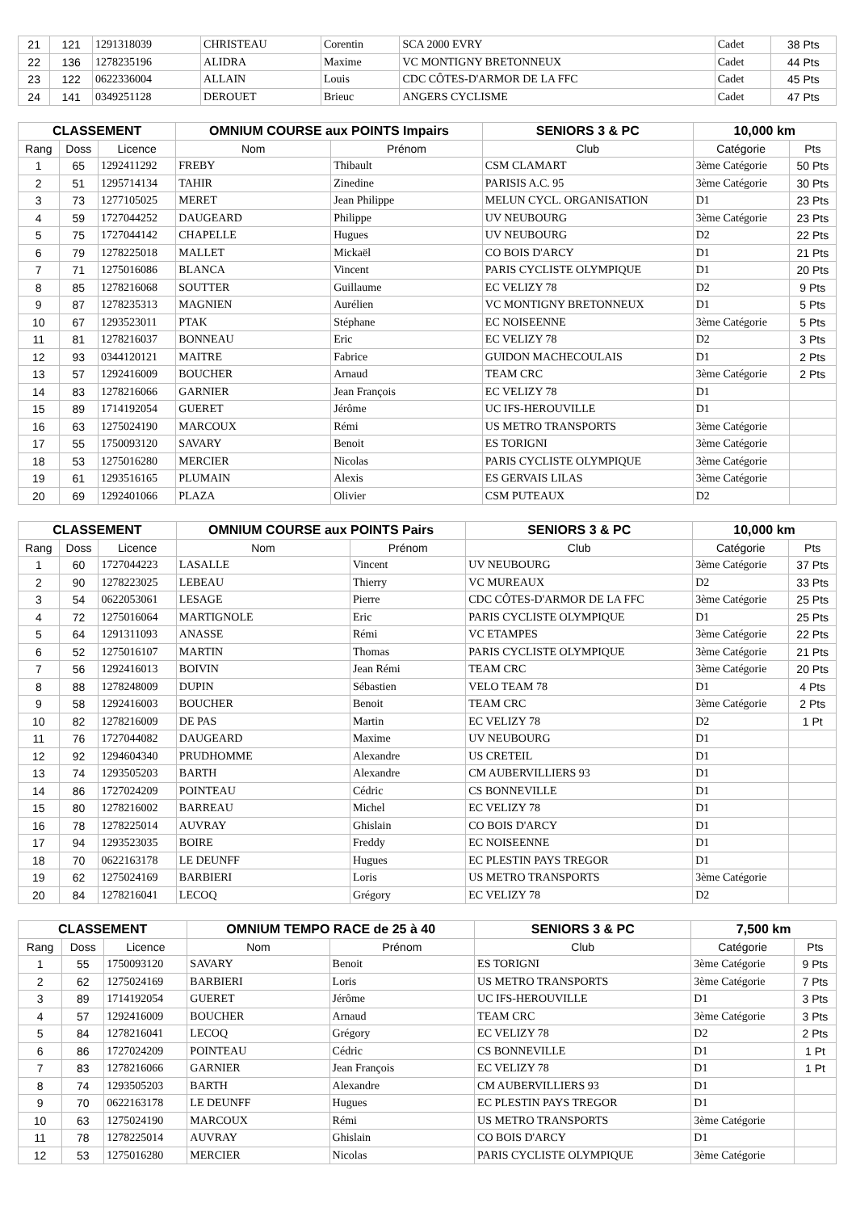| 21 | 121 | 1291318039 | CHRISTEAU | Corentin | SCA 2000 EVRY | Cadet | 38 Pts |
| 22 | 136 | 1278235196 | ALIDRA | Maxime | VC MONTIGNY BRETONNEUX | Cadet | 44 Pts |
| 23 | 122 | 0622336004 | ALLAIN | Louis | CDC CÔTES-D'ARMOR DE LA FFC | Cadet | 45 Pts |
| 24 | 141 | 0349251128 | DEROUET | Brieuc | ANGERS CYCLISME | Cadet | 47 Pts |
| CLASSEMENT | | | OMNIUM COURSE aux POINTS Impairs | | SENIORS 3 & PC | 10,000 km | |
| --- | --- | --- | --- | --- | --- | --- | --- |
| Rang | Doss | Licence | Nom | Prénom | Club | Catégorie | Pts |
| 1 | 65 | 1292411292 | FREBY | Thibault | CSM CLAMART | 3ème Catégorie | 50 Pts |
| 2 | 51 | 1295714134 | TAHIR | Zinedine | PARISIS A.C. 95 | 3ème Catégorie | 30 Pts |
| 3 | 73 | 1277105025 | MERET | Jean Philippe | MELUN CYCL. ORGANISATION | D1 | 23 Pts |
| 4 | 59 | 1727044252 | DAUGEARD | Philippe | UV NEUBOURG | 3ème Catégorie | 23 Pts |
| 5 | 75 | 1727044142 | CHAPELLE | Hugues | UV NEUBOURG | D2 | 22 Pts |
| 6 | 79 | 1278225018 | MALLET | Mickaël | CO BOIS D'ARCY | D1 | 21 Pts |
| 7 | 71 | 1275016086 | BLANCA | Vincent | PARIS CYCLISTE OLYMPIQUE | D1 | 20 Pts |
| 8 | 85 | 1278216068 | SOUTTER | Guillaume | EC VELIZY 78 | D2 | 9 Pts |
| 9 | 87 | 1278235313 | MAGNIEN | Aurélien | VC MONTIGNY BRETONNEUX | D1 | 5 Pts |
| 10 | 67 | 1293523011 | PTAK | Stéphane | EC NOISEENNE | 3ème Catégorie | 5 Pts |
| 11 | 81 | 1278216037 | BONNEAU | Eric | EC VELIZY 78 | D2 | 3 Pts |
| 12 | 93 | 0344120121 | MAITRE | Fabrice | GUIDON MACHECOULAIS | D1 | 2 Pts |
| 13 | 57 | 1292416009 | BOUCHER | Arnaud | TEAM CRC | 3ème Catégorie | 2 Pts |
| 14 | 83 | 1278216066 | GARNIER | Jean François | EC VELIZY 78 | D1 | |
| 15 | 89 | 1714192054 | GUERET | Jérôme | UC IFS-HEROUVILLE | D1 | |
| 16 | 63 | 1275024190 | MARCOUX | Rémi | US METRO TRANSPORTS | 3ème Catégorie | |
| 17 | 55 | 1750093120 | SAVARY | Benoit | ES TORIGNI | 3ème Catégorie | |
| 18 | 53 | 1275016280 | MERCIER | Nicolas | PARIS CYCLISTE OLYMPIQUE | 3ème Catégorie | |
| 19 | 61 | 1293516165 | PLUMAIN | Alexis | ES GERVAIS LILAS | 3ème Catégorie | |
| 20 | 69 | 1292401066 | PLAZA | Olivier | CSM PUTEAUX | D2 | |
| CLASSEMENT | | | OMNIUM COURSE aux POINTS Pairs | | SENIORS 3 & PC | 10,000 km | |
| --- | --- | --- | --- | --- | --- | --- | --- |
| Rang | Doss | Licence | Nom | Prénom | Club | Catégorie | Pts |
| 1 | 60 | 1727044223 | LASALLE | Vincent | UV NEUBOURG | 3ème Catégorie | 37 Pts |
| 2 | 90 | 1278223025 | LEBEAU | Thierry | VC MUREAUX | D2 | 33 Pts |
| 3 | 54 | 0622053061 | LESAGE | Pierre | CDC CÔTES-D'ARMOR DE LA FFC | 3ème Catégorie | 25 Pts |
| 4 | 72 | 1275016064 | MARTIGNOLE | Eric | PARIS CYCLISTE OLYMPIQUE | D1 | 25 Pts |
| 5 | 64 | 1291311093 | ANASSE | Rémi | VC ETAMPES | 3ème Catégorie | 22 Pts |
| 6 | 52 | 1275016107 | MARTIN | Thomas | PARIS CYCLISTE OLYMPIQUE | 3ème Catégorie | 21 Pts |
| 7 | 56 | 1292416013 | BOIVIN | Jean Rémi | TEAM CRC | 3ème Catégorie | 20 Pts |
| 8 | 88 | 1278248009 | DUPIN | Sébastien | VELO TEAM 78 | D1 | 4 Pts |
| 9 | 58 | 1292416003 | BOUCHER | Benoit | TEAM CRC | 3ème Catégorie | 2 Pts |
| 10 | 82 | 1278216009 | DE PAS | Martin | EC VELIZY 78 | D2 | 1 Pt |
| 11 | 76 | 1727044082 | DAUGEARD | Maxime | UV NEUBOURG | D1 | |
| 12 | 92 | 1294604340 | PRUDHOMME | Alexandre | US CRETEIL | D1 | |
| 13 | 74 | 1293505203 | BARTH | Alexandre | CM AUBERVILLIERS 93 | D1 | |
| 14 | 86 | 1727024209 | POINTEAU | Cédric | CS BONNEVILLE | D1 | |
| 15 | 80 | 1278216002 | BARREAU | Michel | EC VELIZY 78 | D1 | |
| 16 | 78 | 1278225014 | AUVRAY | Ghislain | CO BOIS D'ARCY | D1 | |
| 17 | 94 | 1293523035 | BOIRE | Freddy | EC NOISEENNE | D1 | |
| 18 | 70 | 0622163178 | LE DEUNFF | Hugues | EC PLESTIN PAYS TREGOR | D1 | |
| 19 | 62 | 1275024169 | BARBIERI | Loris | US METRO TRANSPORTS | 3ème Catégorie | |
| 20 | 84 | 1278216041 | LECOQ | Grégory | EC VELIZY 78 | D2 | |
| CLASSEMENT | | | OMNIUM TEMPO RACE de 25 à 40 | | SENIORS 3 & PC | 7,500 km | |
| --- | --- | --- | --- | --- | --- | --- | --- |
| Rang | Doss | Licence | Nom | Prénom | Club | Catégorie | Pts |
| 1 | 55 | 1750093120 | SAVARY | Benoit | ES TORIGNI | 3ème Catégorie | 9 Pts |
| 2 | 62 | 1275024169 | BARBIERI | Loris | US METRO TRANSPORTS | 3ème Catégorie | 7 Pts |
| 3 | 89 | 1714192054 | GUERET | Jérôme | UC IFS-HEROUVILLE | D1 | 3 Pts |
| 4 | 57 | 1292416009 | BOUCHER | Arnaud | TEAM CRC | 3ème Catégorie | 3 Pts |
| 5 | 84 | 1278216041 | LECOQ | Grégory | EC VELIZY 78 | D2 | 2 Pts |
| 6 | 86 | 1727024209 | POINTEAU | Cédric | CS BONNEVILLE | D1 | 1 Pt |
| 7 | 83 | 1278216066 | GARNIER | Jean François | EC VELIZY 78 | D1 | 1 Pt |
| 8 | 74 | 1293505203 | BARTH | Alexandre | CM AUBERVILLIERS 93 | D1 | |
| 9 | 70 | 0622163178 | LE DEUNFF | Hugues | EC PLESTIN PAYS TREGOR | D1 | |
| 10 | 63 | 1275024190 | MARCOUX | Rémi | US METRO TRANSPORTS | 3ème Catégorie | |
| 11 | 78 | 1278225014 | AUVRAY | Ghislain | CO BOIS D'ARCY | D1 | |
| 12 | 53 | 1275016280 | MERCIER | Nicolas | PARIS CYCLISTE OLYMPIQUE | 3ème Catégorie | |